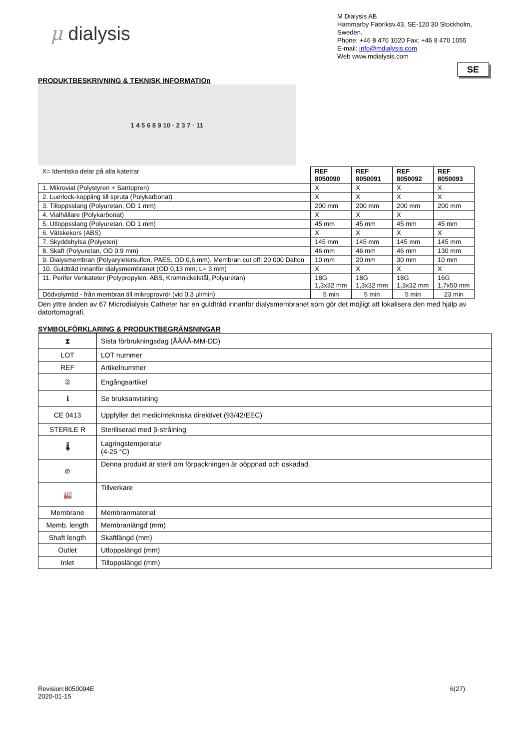μ dialysis
M Dialysis AB
Hammarby Fabriksv.43, SE-120 30 Stockholm, Sweden.
Phone: +46 8 470 1020 Fax: +46 8 470 1055
E-mail: info@mdialysis.com
Web www.mdialysis.com
SE
PRODUKTBESKRIVNING & TEKNISK INFORMATIOn
1 4 5 6 8 9 10 · 2 3 7 · 11
| X= Identiska delar på alla katetrar | REF 8050090 | REF 8050091 | REF 8050092 | REF 8050093 |
| 1. Mikrovial (Polystyren + Santopren) | X | X | X | X |
| 2. Luerlock-koppling till spruta (Polykarbonat) | X | X | X | X |
| 3. Tilloppsslang (Polyuretan, OD 1 mm) | 200 mm | 200 mm | 200 mm | 200 mm |
| 4. Vialhållare (Polykarbonat) | X | X | X | |
| 5. Utloppsslang (Polyuretan, OD 1 mm) | 45 mm | 45 mm | 45 mm | 45 mm |
| 6. Vätskekors (ABS) | X | X | X | X |
| 7. Skyddshylsa (Polyeten) | 145 mm | 145 mm | 145 mm | 145 mm |
| 8. Skaft (Polyuretan, OD 0.9 mm) | 46 mm | 46 mm | 46 mm | 130 mm |
| 9. Dialysmembran (Polyaryletersulfon, PAES, OD 0,6 mm). Membran cut off: 20 000 Dalton | 10 mm | 20 mm | 30 mm | 10 mm |
| 10. Guldtråd innanför dialysmembranet (OD 0,13 mm; L= 3 mm) | X | X | X | X |
| 11. Perifer Venkateter (Polypropylen, ABS, Kromnickelstål, Polyuretan) | 18G 1,3x32 mm | 18G 1,3x32 mm | 18G 1,3x32 mm | 16G 1,7x50 mm |
| Dödvolymtid - från membran till mikroprovrör (vid 0,3 μl/min) | 5 min | 5 min | 5 min | 23 min |
Den yttre änden av 67 Microdialysis Catheter har en guldtråd innanför dialysmembranet som gör det möjligt att lokalisera den med hjälp av datortomografi.
SYMBOLFÖRKLARING & PRODUKTBEGRÄNSNINGAR
| ⧗ | Sista förbrukningsdag (ÅÅÅÅ-MM-DD) |
| LOT | LOT nummer |
| REF | Artikelnummer |
| ② | Engångsartikel |
| ℹ | Se bruksanvisning |
| CE 0413 | Uppfyller det medicintekniska direktivet (93/42/EEC) |
| STERILE R | Steriliserad med β-strålning |
| 🌡 | Lagringstemperatur (4-25 °C) |
| ⊘ | Denna produkt är steril om förpackningen är oöppnad och oskadad. |
| 🏭 | Tillverkare |
| Membrane | Membranmaterial |
| Memb. length | Membranlängd (mm) |
| Shaft length | Skaftlängd (mm) |
| Outlet | Utloppslängd (mm) |
| Inlet | Tilloppslängd (mm) |
Revision:8050094E
2020-01-15
6(27)